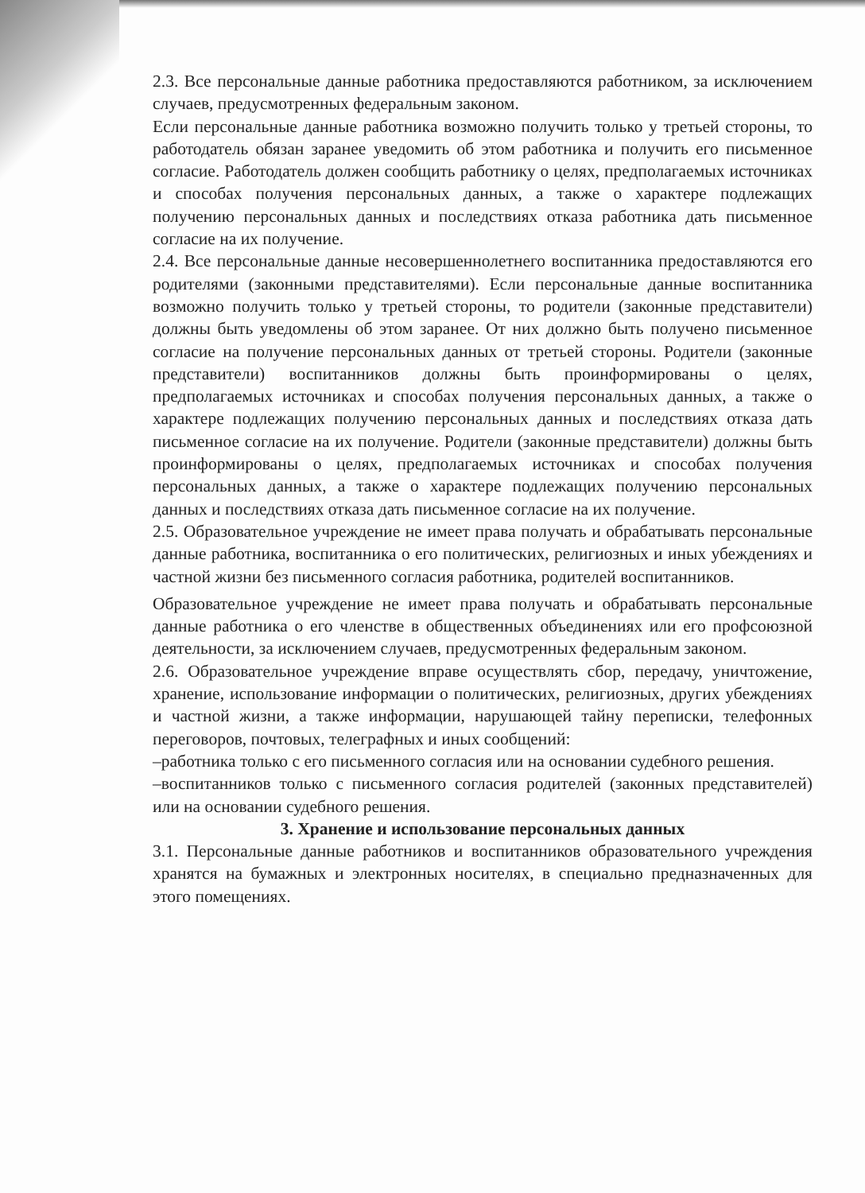2.3. Все персональные данные работника предоставляются работником, за исключением случаев, предусмотренных федеральным законом.
Если персональные данные работника возможно получить только у третьей стороны, то работодатель обязан заранее уведомить об этом работника и получить его письменное согласие. Работодатель должен сообщить работнику о целях, предполагаемых источниках и способах получения персональных данных, а также о характере подлежащих получению персональных данных и последствиях отказа работника дать письменное согласие на их получение.
2.4. Все персональные данные несовершеннолетнего воспитанника предоставляются его родителями (законными представителями). Если персональные данные воспитанника возможно получить только у третьей стороны, то родители (законные представители) должны быть уведомлены об этом заранее. От них должно быть получено письменное согласие на получение персональных данных от третьей стороны. Родители (законные представители) воспитанников должны быть проинформированы о целях, предполагаемых источниках и способах получения персональных данных, а также о характере подлежащих получению персональных данных и последствиях отказа дать письменное согласие на их получение. Родители (законные представители) должны быть проинформированы о целях, предполагаемых источниках и способах получения персональных данных, а также о характере подлежащих получению персональных данных и последствиях отказа дать письменное согласие на их получение.
2.5. Образовательное учреждение не имеет права получать и обрабатывать персональные данные работника, воспитанника о его политических, религиозных и иных убеждениях и частной жизни без письменного согласия работника, родителей воспитанников.
Образовательное учреждение не имеет права получать и обрабатывать персональные данные работника о его членстве в общественных объединениях или его профсоюзной деятельности, за исключением случаев, предусмотренных федеральным законом.
2.6. Образовательное учреждение вправе осуществлять сбор, передачу, уничтожение, хранение, использование информации о политических, религиозных, других убеждениях и частной жизни, а также информации, нарушающей тайну переписки, телефонных переговоров, почтовых, телеграфных и иных сообщений:
–работника только с его письменного согласия или на основании судебного решения.
–воспитанников только с письменного согласия родителей (законных представителей) или на основании судебного решения.
3. Хранение и использование персональных данных
3.1. Персональные данные работников и воспитанников образовательного учреждения хранятся на бумажных и электронных носителях, в специально предназначенных для этого помещениях.